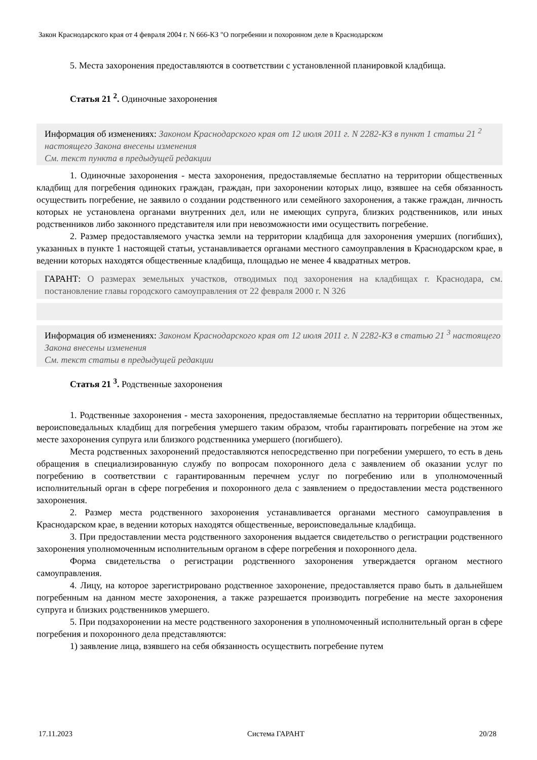Закон Краснодарского края от 4 февраля 2004 г. N 666-КЗ "О погребении и похоронном деле в Краснодарском
5. Места захоронения предоставляются в соответствии с установленной планировкой кладбища.
Статья 21 <sup>2</sup>. Одиночные захоронения
Информация об изменениях: Законом Краснодарского края от 12 июля 2011 г. N 2282-КЗ в пункт 1 статьи 21 <sup>2</sup> настоящего Закона внесены изменения
См. текст пункта в предыдущей редакции
1. Одиночные захоронения - места захоронения, предоставляемые бесплатно на территории общественных кладбищ для погребения одиноких граждан, граждан, при захоронении которых лицо, взявшее на себя обязанность осуществить погребение, не заявило о создании родственного или семейного захоронения, а также граждан, личность которых не установлена органами внутренних дел, или не имеющих супруга, близких родственников, или иных родственников либо законного представителя или при невозможности ими осуществить погребение.
2. Размер предоставляемого участка земли на территории кладбища для захоронения умерших (погибших), указанных в пункте 1 настоящей статьи, устанавливается органами местного самоуправления в Краснодарском крае, в ведении которых находятся общественные кладбища, площадью не менее 4 квадратных метров.
ГАРАНТ: О размерах земельных участков, отводимых под захоронения на кладбищах г. Краснодара, см. постановление главы городского самоуправления от 22 февраля 2000 г. N 326
Информация об изменениях: Законом Краснодарского края от 12 июля 2011 г. N 2282-КЗ в статью 21 <sup>3</sup> настоящего Закона внесены изменения
См. текст статьи в предыдущей редакции
Статья 21 <sup>3</sup>. Родственные захоронения
1. Родственные захоронения - места захоронения, предоставляемые бесплатно на территории общественных, вероисповедальных кладбищ для погребения умершего таким образом, чтобы гарантировать погребение на этом же месте захоронения супруга или близкого родственника умершего (погибшего).
Места родственных захоронений предоставляются непосредственно при погребении умершего, то есть в день обращения в специализированную службу по вопросам похоронного дела с заявлением об оказании услуг по погребению в соответствии с гарантированным перечнем услуг по погребению или в уполномоченный исполнительный орган в сфере погребения и похоронного дела с заявлением о предоставлении места родственного захоронения.
2. Размер места родственного захоронения устанавливается органами местного самоуправления в Краснодарском крае, в ведении которых находятся общественные, вероисповедальные кладбища.
3. При предоставлении места родственного захоронения выдается свидетельство о регистрации родственного захоронения уполномоченным исполнительным органом в сфере погребения и похоронного дела.
Форма свидетельства о регистрации родственного захоронения утверждается органом местного самоуправления.
4. Лицу, на которое зарегистрировано родственное захоронение, предоставляется право быть в дальнейшем погребенным на данном месте захоронения, а также разрешается производить погребение на месте захоронения супруга и близких родственников умершего.
5. При подзахоронении на месте родственного захоронения в уполномоченный исполнительный орган в сфере погребения и похоронного дела представляются:
1) заявление лица, взявшего на себя обязанность осуществить погребение путем
17.11.2023 Система ГАРАНТ 20/28